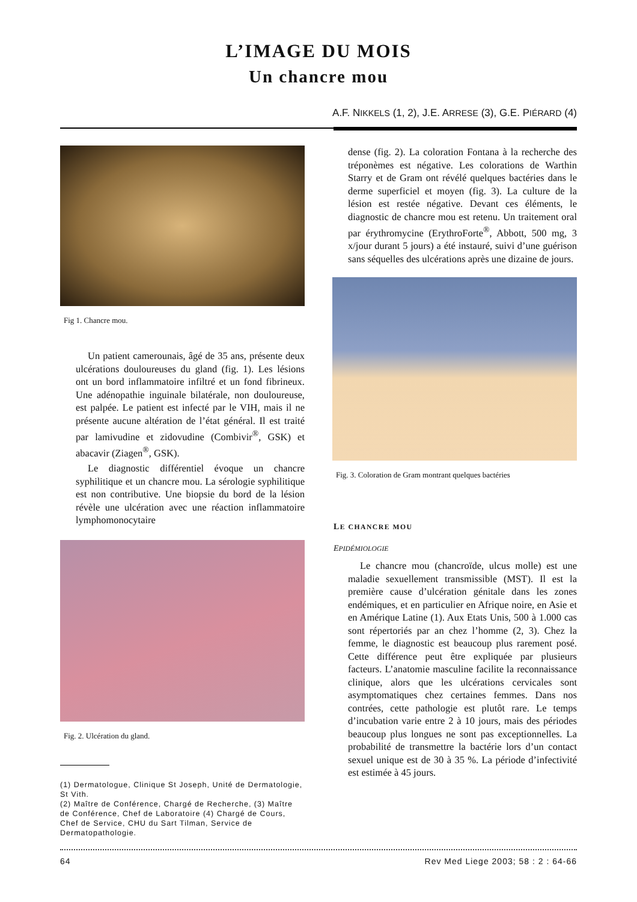L’IMAGE DU MOIS
Un chancre mou
A.F. NIKKELS (1, 2), J.E. ARRESE (3), G.E. PIÉRARD (4)
Fig 1. Chancre mou.
Un patient camerounais, âgé de 35 ans, présente deux ulcérations douloureuses du gland (fig. 1). Les lésions ont un bord inflammatoire infiltré et un fond fibrineux. Une adénopathie inguinale bilatérale, non douloureuse, est palpée. Le patient est infecté par le VIH, mais il ne présente aucune altération de l’état général. Il est traité par lamivudine et zidovudine (Combivir<sup>®</sup>, GSK) et abacavir (Ziagen<sup>®</sup>, GSK).
Le diagnostic différentiel évoque un chancre syphilitique et un chancre mou. La sérologie syphilitique est non contributive. Une biopsie du bord de la lésion révèle une ulcération avec une réaction inflammatoire lymphomonocytaire
Fig. 2. Ulcération du gland.
(1) Dermatologue, Clinique St Joseph, Unité de Dermatologie, St Vith.
(2) Maître de Conférence, Chargé de Recherche, (3) Maître de Conférence, Chef de Laboratoire (4) Chargé de Cours, Chef de Service, CHU du Sart Tilman, Service de Dermatopathologie.
dense (fig. 2). La coloration Fontana à la recherche des tréponèmes est négative. Les colorations de Warthin Starry et de Gram ont révélé quelques bactéries dans le derme superficiel et moyen (fig. 3). La culture de la lésion est restée négative. Devant ces éléments, le diagnostic de chancre mou est retenu. Un traitement oral par érythromycine (ErythroForte<sup>®</sup>, Abbott, 500 mg, 3 x/jour durant 5 jours) a été instauré, suivi d’une guérison sans séquelles des ulcérations après une dizaine de jours.
Fig. 3. Coloration de Gram montrant quelques bactéries
LE CHANCRE MOU
EPIDÉMIOLOGIE
Le chancre mou (chancroïde, ulcus molle) est une maladie sexuellement transmissible (MST). Il est la première cause d’ulcération génitale dans les zones endémiques, et en particulier en Afrique noire, en Asie et en Amérique Latine (1). Aux Etats Unis, 500 à 1.000 cas sont répertoriés par an chez l’homme (2, 3). Chez la femme, le diagnostic est beaucoup plus rarement posé. Cette différence peut être expliquée par plusieurs facteurs. L’anatomie masculine facilite la reconnaissance clinique, alors que les ulcérations cervicales sont asymptomatiques chez certaines femmes. Dans nos contrées, cette pathologie est plutôt rare. Le temps d’incubation varie entre 2 à 10 jours, mais des périodes beaucoup plus longues ne sont pas exceptionnelles. La probabilité de transmettre la bactérie lors d’un contact sexuel unique est de 30 à 35 %. La période d’infectivité est estimée à 45 jours.
64 Rev Med Liege 2003; 58 : 2 : 64-66